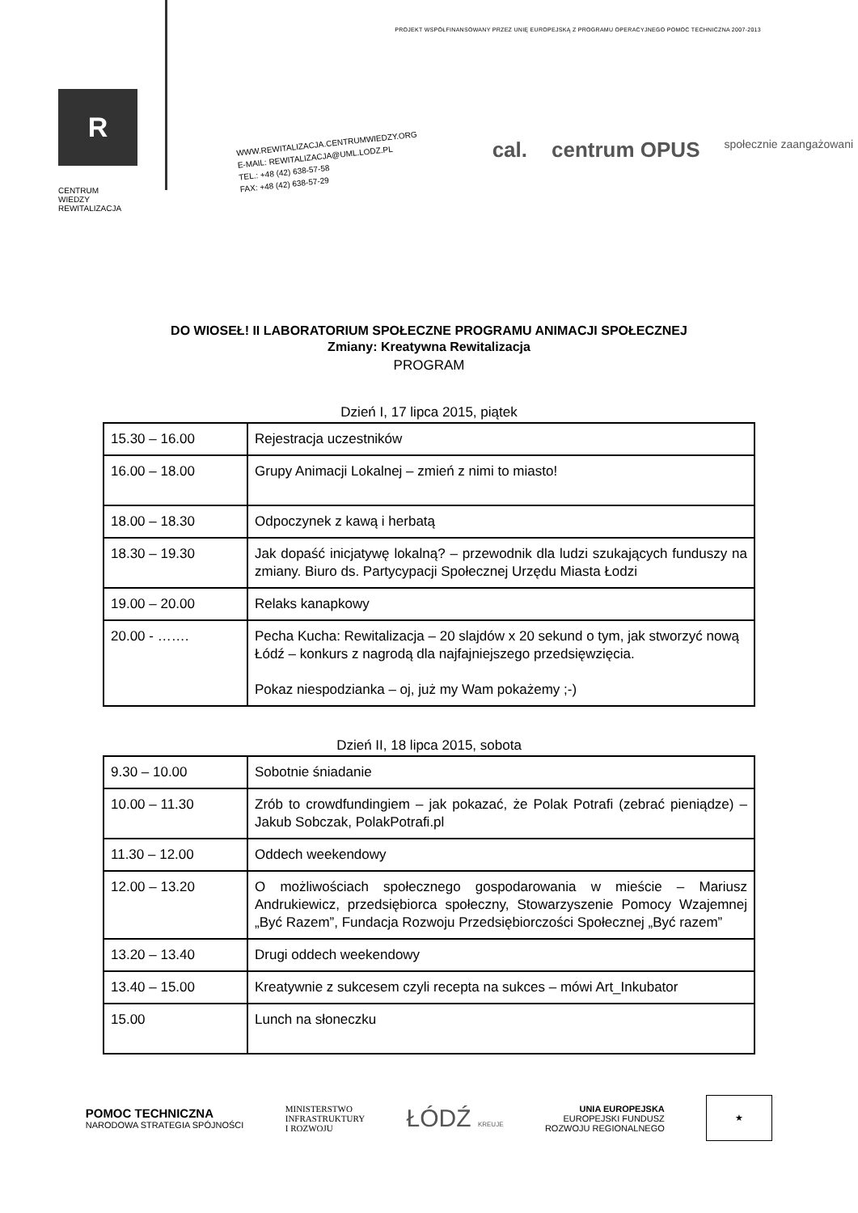PROJEKT WSPÓŁFINANSOWANY PRZEZ UNIĘ EUROPEJSKĄ Z PROGRAMU OPERACYJNEGO POMOC TECHNICZNA 2007-2013
R
CENTRUM
WIEDZY
REWITALIZACJA
WWW.REWITALIZACJA.CENTRUMWIEDZY.ORG
E-MAIL: REWITALIZACJA@UML.LODZ.PL
TEL.: +48 (42) 638-57-58
FAX: +48 (42) 638-57-29
cal. centrum OPUS społecznie zaangażowani
DO WIOSEŁ! II LABORATORIUM SPOŁECZNE PROGRAMU ANIMACJI SPOŁECZNEJ
Zmiany: Kreatywna Rewitalizacja
PROGRAM
Dzień I, 17 lipca 2015, piątek
| 15.30 – 16.00 | Rejestracja uczestników |
| 16.00 – 18.00 | Grupy Animacji Lokalnej – zmień z nimi to miasto! |
| 18.00 – 18.30 | Odpoczynek z kawą i herbatą |
| 18.30 – 19.30 | Jak dopaść inicjatywę lokalną? – przewodnik dla ludzi szukających funduszy na zmiany. Biuro ds. Partycypacji Społecznej Urzędu Miasta Łodzi |
| 19.00 – 20.00 | Relaks kanapkowy |
| 20.00 - ……. | Pecha Kucha: Rewitalizacja – 20 slajdów x 20 sekund o tym, jak stworzyć nową Łódź – konkurs z nagrodą dla najfajniejszego przedsięwzięcia. Pokaz niespodzianka – oj, już my Wam pokażemy ;-) |
Dzień II, 18 lipca 2015, sobota
| 9.30 – 10.00 | Sobotnie śniadanie |
| 10.00 – 11.30 | Zrób to crowdfundingiem – jak pokazać, że Polak Potrafi (zebrać pieniądze) – Jakub Sobczak, PolakPotrafi.pl |
| 11.30 – 12.00 | Oddech weekendowy |
| 12.00 – 13.20 | O możliwościach społecznego gospodarowania w mieście – Mariusz Andrukiewicz, przedsiębiorca społeczny, Stowarzyszenie Pomocy Wzajemnej „Być Razem”, Fundacja Rozwoju Przedsiębiorczości Społecznej „Być razem” |
| 13.20 – 13.40 | Drugi oddech weekendowy |
| 13.40 – 15.00 | Kreatywnie z sukcesem czyli recepta na sukces – mówi Art_Inkubator |
| 15.00 | Lunch na słoneczku |
POMOC TECHNICZNA
NARODOWA STRATEGIA SPÓJNOŚCI
MINISTERSTWO
INFRASTRUKTURY
I ROZWOJU
ŁÓDŹ KREUJE
UNIA EUROPEJSKA
EUROPEJSKI FUNDUSZ
ROZWOJU REGIONALNEGO
★